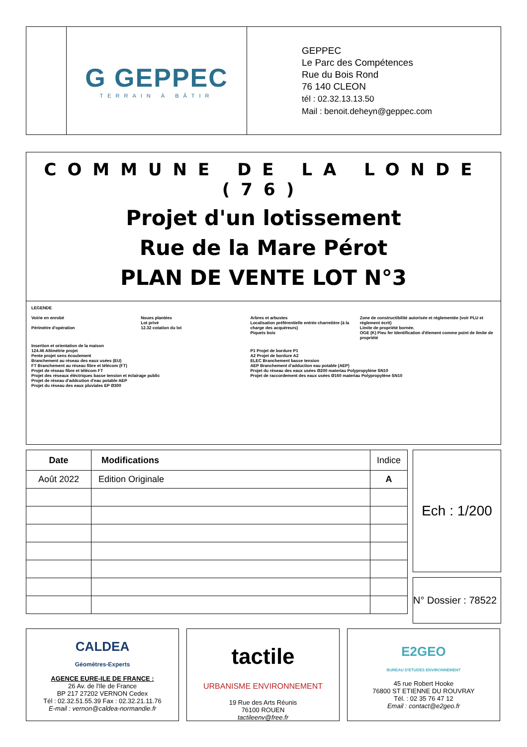G GEPPEC
TERRAIN À BÂTIR
GEPPEC
Le Parc des Compétences
Rue du Bois Rond
76 140 CLEON
tél : 02.32.13.13.50
Mail : benoit.deheyn@geppec.com
COMMUNE DE LA LONDE (76)
Projet d'un lotissement
Rue de la Mare Pérot
PLAN DE VENTE LOT N°3
LEGENDE
Voirie en enrobé
Périmètre d'opération
Noues plantées
Lot privé
12.32 cotation du lot
Arbres et arbustes
Localisation préférentielle entrée charretière (à la charge des acquéreurs)
Piquets bois
Zone de constructibilité autorisée et réglementée (voir PLU et réglement écrit)
Limite de propriété bornée.
OGE (K) Pieu fer Identification d'élement comme point de limite de propriété
Insertion et orientation de la maison
124.46 Altimétrie projet
Pente projet sens écoulement
Branchement au réseau des eaux usées (EU)
FT Branchement au réseau fibre et télécom (FT)
Projet de réseau fibre et télécom FT
Projet des réseaux éléctriques basse tension et éclairage public
Projet de réseau d'addcution d'eau potable AEP
Projet du réseau des eaux pluviales EP Ø300
P1 Projet de bordure P1
A2 Projet de bordure A2
ELEC Branchement basse tension
AEP Branchement d'adduction eau potable (AEP)
Projet du réseau des eaux usées Ø200 materiau Polypropylène SN10
Projet de raccordement des eaux usées Ø160 materiau Polypropylène SN10
| Date | Modifications | Indice |
| --- | --- | --- |
| Août 2022 | Edition Originale | A |
Ech : 1/200
N° Dossier : 78522
CALDEA
Géomètres-Experts
AGENCE EURE-ILE DE FRANCE :
26 Av. de l'Ile de France
BP 217 27202 VERNON Cedex
Tél : 02.32.51.55.39 Fax : 02.32.21.11.76
E-mail : vernon@caldea-normandie.fr
tactile
URBANISME ENVIRONNEMENT
19 Rue des Arts Réunis
76100 ROUEN
tactileenv@free.fr
E2GEO
BUREAU D'ETUDES ENVIRONNEMENT
45 rue Robert Hooke
76800 ST ETIENNE DU ROUVRAY
Tél. : 02 35 76 47 12
Email : contact@e2geo.fr